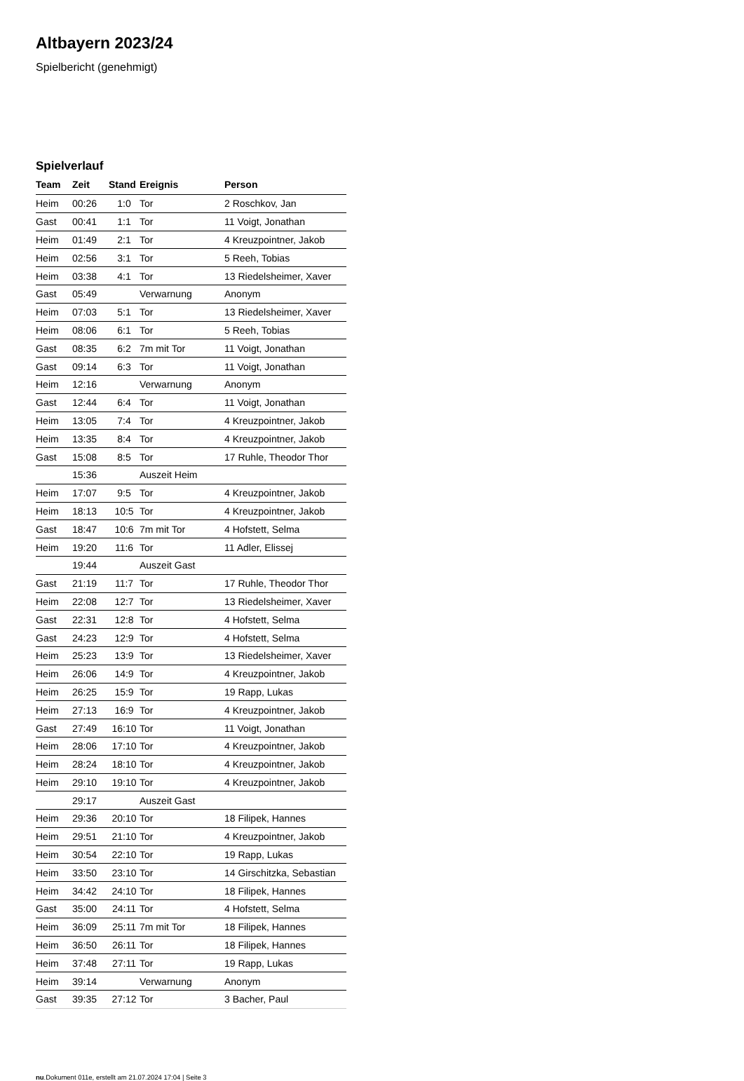Altbayern 2023/24
Spielbericht (genehmigt)
Spielverlauf
| Team | Zeit | Stand | Ereignis | Person |
| --- | --- | --- | --- | --- |
| Heim | 00:26 | 1:0 | Tor | 2 Roschkov, Jan |
| Gast | 00:41 | 1:1 | Tor | 11 Voigt, Jonathan |
| Heim | 01:49 | 2:1 | Tor | 4 Kreuzpointner, Jakob |
| Heim | 02:56 | 3:1 | Tor | 5 Reeh, Tobias |
| Heim | 03:38 | 4:1 | Tor | 13 Riedelsheimer, Xaver |
| Gast | 05:49 | | Verwarnung | Anonym |
| Heim | 07:03 | 5:1 | Tor | 13 Riedelsheimer, Xaver |
| Heim | 08:06 | 6:1 | Tor | 5 Reeh, Tobias |
| Gast | 08:35 | 6:2 | 7m mit Tor | 11 Voigt, Jonathan |
| Gast | 09:14 | 6:3 | Tor | 11 Voigt, Jonathan |
| Heim | 12:16 | | Verwarnung | Anonym |
| Gast | 12:44 | 6:4 | Tor | 11 Voigt, Jonathan |
| Heim | 13:05 | 7:4 | Tor | 4 Kreuzpointner, Jakob |
| Heim | 13:35 | 8:4 | Tor | 4 Kreuzpointner, Jakob |
| Gast | 15:08 | 8:5 | Tor | 17 Ruhle, Theodor Thor |
| | 15:36 | | Auszeit Heim | |
| Heim | 17:07 | 9:5 | Tor | 4 Kreuzpointner, Jakob |
| Heim | 18:13 | 10:5 | Tor | 4 Kreuzpointner, Jakob |
| Gast | 18:47 | 10:6 | 7m mit Tor | 4 Hofstett, Selma |
| Heim | 19:20 | 11:6 | Tor | 11 Adler, Elissej |
| | 19:44 | | Auszeit Gast | |
| Gast | 21:19 | 11:7 | Tor | 17 Ruhle, Theodor Thor |
| Heim | 22:08 | 12:7 | Tor | 13 Riedelsheimer, Xaver |
| Gast | 22:31 | 12:8 | Tor | 4 Hofstett, Selma |
| Gast | 24:23 | 12:9 | Tor | 4 Hofstett, Selma |
| Heim | 25:23 | 13:9 | Tor | 13 Riedelsheimer, Xaver |
| Heim | 26:06 | 14:9 | Tor | 4 Kreuzpointner, Jakob |
| Heim | 26:25 | 15:9 | Tor | 19 Rapp, Lukas |
| Heim | 27:13 | 16:9 | Tor | 4 Kreuzpointner, Jakob |
| Gast | 27:49 | 16:10 | Tor | 11 Voigt, Jonathan |
| Heim | 28:06 | 17:10 | Tor | 4 Kreuzpointner, Jakob |
| Heim | 28:24 | 18:10 | Tor | 4 Kreuzpointner, Jakob |
| Heim | 29:10 | 19:10 | Tor | 4 Kreuzpointner, Jakob |
| | 29:17 | | Auszeit Gast | |
| Heim | 29:36 | 20:10 | Tor | 18 Filipek, Hannes |
| Heim | 29:51 | 21:10 | Tor | 4 Kreuzpointner, Jakob |
| Heim | 30:54 | 22:10 | Tor | 19 Rapp, Lukas |
| Heim | 33:50 | 23:10 | Tor | 14 Girschitzka, Sebastian |
| Heim | 34:42 | 24:10 | Tor | 18 Filipek, Hannes |
| Gast | 35:00 | 24:11 | Tor | 4 Hofstett, Selma |
| Heim | 36:09 | 25:11 | 7m mit Tor | 18 Filipek, Hannes |
| Heim | 36:50 | 26:11 | Tor | 18 Filipek, Hannes |
| Heim | 37:48 | 27:11 | Tor | 19 Rapp, Lukas |
| Heim | 39:14 | | Verwarnung | Anonym |
| Gast | 39:35 | 27:12 | Tor | 3 Bacher, Paul |
nu.Dokument 011e, erstellt am 21.07.2024 17:04 | Seite 3